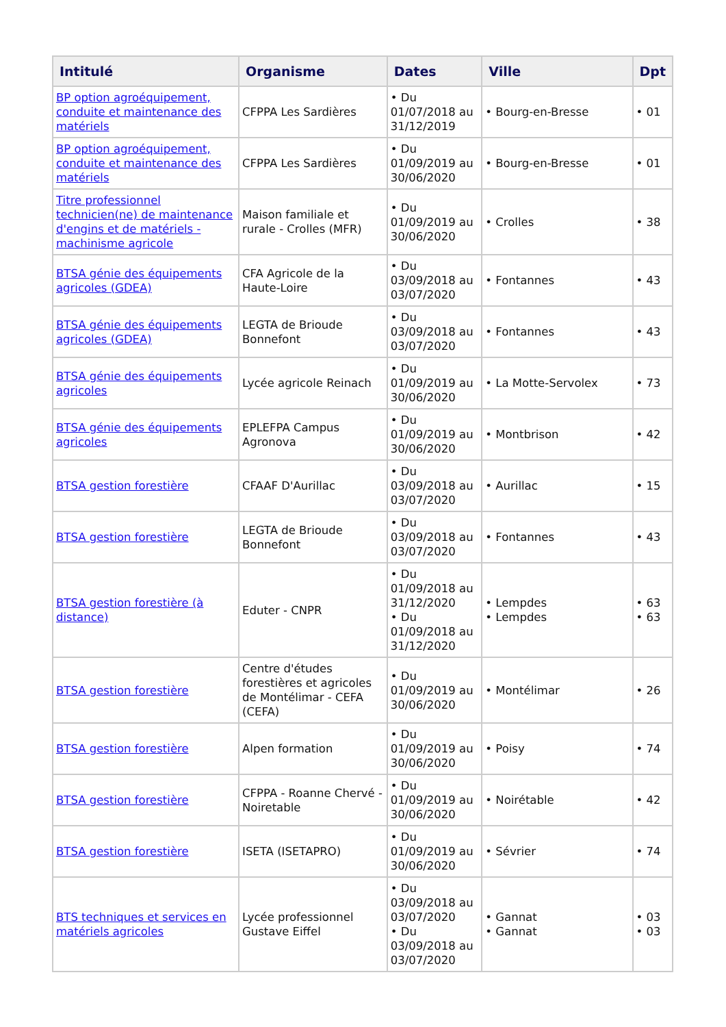| Intitulé | Organisme | Dates | Ville | Dpt |
| --- | --- | --- | --- | --- |
| BP option agroéquipement, conduite et maintenance des matériels | CFPPA Les Sardières | • Du 01/07/2018 au 31/12/2019 | • Bourg-en-Bresse | • 01 |
| BP option agroéquipement, conduite et maintenance des matériels | CFPPA Les Sardières | • Du 01/09/2019 au 30/06/2020 | • Bourg-en-Bresse | • 01 |
| Titre professionnel technicien(ne) de maintenance d'engins et de matériels - machinisme agricole | Maison familiale et rurale - Crolles (MFR) | • Du 01/09/2019 au 30/06/2020 | • Crolles | • 38 |
| BTSA génie des équipements agricoles (GDEA) | CFA Agricole de la Haute-Loire | • Du 03/09/2018 au 03/07/2020 | • Fontannes | • 43 |
| BTSA génie des équipements agricoles (GDEA) | LEGTA de Brioude Bonnefont | • Du 03/09/2018 au 03/07/2020 | • Fontannes | • 43 |
| BTSA génie des équipements agricoles | Lycée agricole Reinach | • Du 01/09/2019 au 30/06/2020 | • La Motte-Servolex | • 73 |
| BTSA génie des équipements agricoles | EPLEFPA Campus Agronova | • Du 01/09/2019 au 30/06/2020 | • Montbrison | • 42 |
| BTSA gestion forestière | CFAAF D'Aurillac | • Du 03/09/2018 au 03/07/2020 | • Aurillac | • 15 |
| BTSA gestion forestière | LEGTA de Brioude Bonnefont | • Du 03/09/2018 au 03/07/2020 | • Fontannes | • 43 |
| BTSA gestion forestière (à distance) | Eduter - CNPR | • Du 01/09/2018 au 31/12/2020 • Du 01/09/2018 au 31/12/2020 | • Lempdes • Lempdes | • 63 • 63 |
| BTSA gestion forestière | Centre d'études forestières et agricoles de Montélimar - CEFA (CEFA) | • Du 01/09/2019 au 30/06/2020 | • Montélimar | • 26 |
| BTSA gestion forestière | Alpen formation | • Du 01/09/2019 au 30/06/2020 | • Poisy | • 74 |
| BTSA gestion forestière | CFPPA - Roanne Chervé - Noiretable | • Du 01/09/2019 au 30/06/2020 | • Noirétable | • 42 |
| BTSA gestion forestière | ISETA (ISETAPRO) | • Du 01/09/2019 au 30/06/2020 | • Sévrier | • 74 |
| BTS techniques et services en matériels agricoles | Lycée professionnel Gustave Eiffel | • Du 03/09/2018 au 03/07/2020 • Du 03/09/2018 au 03/07/2020 | • Gannat • Gannat | • 03 • 03 |